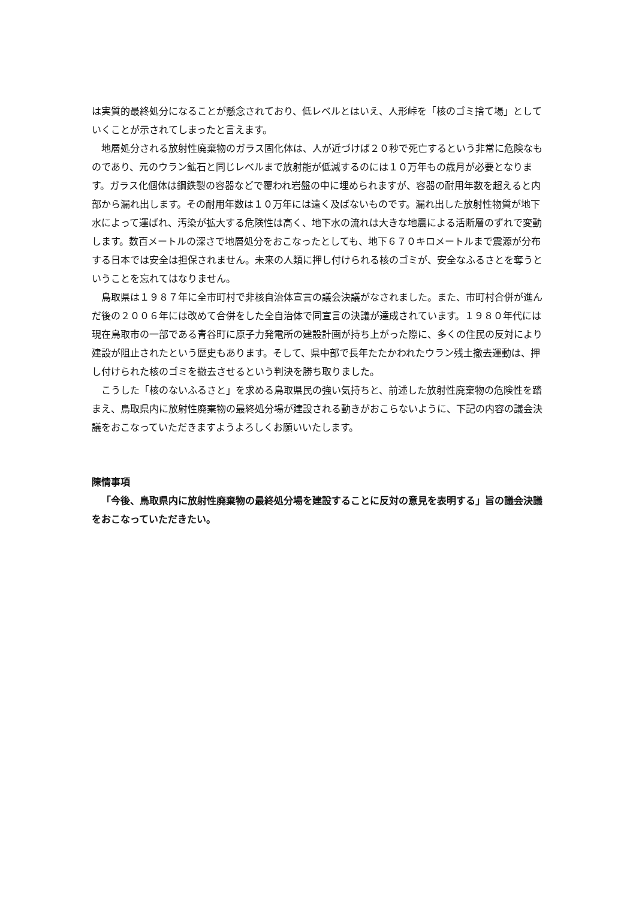は実質的最終処分になることが懸念されており、低レベルとはいえ、人形峠を「核のゴミ捨て場」としていくことが示されてしまったと言えます。
地層処分される放射性廃棄物のガラス固化体は、人が近づけば２０秒で死亡するという非常に危険なものであり、元のウラン鉱石と同じレベルまで放射能が低減するのには１０万年もの歳月が必要となります。ガラス化個体は鋼鉄製の容器などで覆われ岩盤の中に埋められますが、容器の耐用年数を超えると内部から漏れ出します。その耐用年数は１０万年には遠く及ばないものです。漏れ出した放射性物質が地下水によって運ばれ、汚染が拡大する危険性は高く、地下水の流れは大きな地震による活断層のずれで変動します。数百メートルの深さで地層処分をおこなったとしても、地下６７０キロメートルまで震源が分布する日本では安全は担保されません。未来の人類に押し付けられる核のゴミが、安全なふるさとを奪うということを忘れてはなりません。
鳥取県は１９８７年に全市町村で非核自治体宣言の議会決議がなされました。また、市町村合併が進んだ後の２００６年には改めて合併をした全自治体で同宣言の決議が達成されています。１９８０年代には現在鳥取市の一部である青谷町に原子力発電所の建設計画が持ち上がった際に、多くの住民の反対により建設が阻止されたという歴史もあります。そして、県中部で長年たたかわれたウラン残土撤去運動は、押し付けられた核のゴミを撤去させるという判決を勝ち取りました。
こうした「核のないふるさと」を求める鳥取県民の強い気持ちと、前述した放射性廃棄物の危険性を踏まえ、鳥取県内に放射性廃棄物の最終処分場が建設される動きがおこらないように、下記の内容の議会決議をおこなっていただきますようよろしくお願いいたします。
陳情事項
「今後、鳥取県内に放射性廃棄物の最終処分場を建設することに反対の意見を表明する」旨の議会決議をおこなっていただきたい。